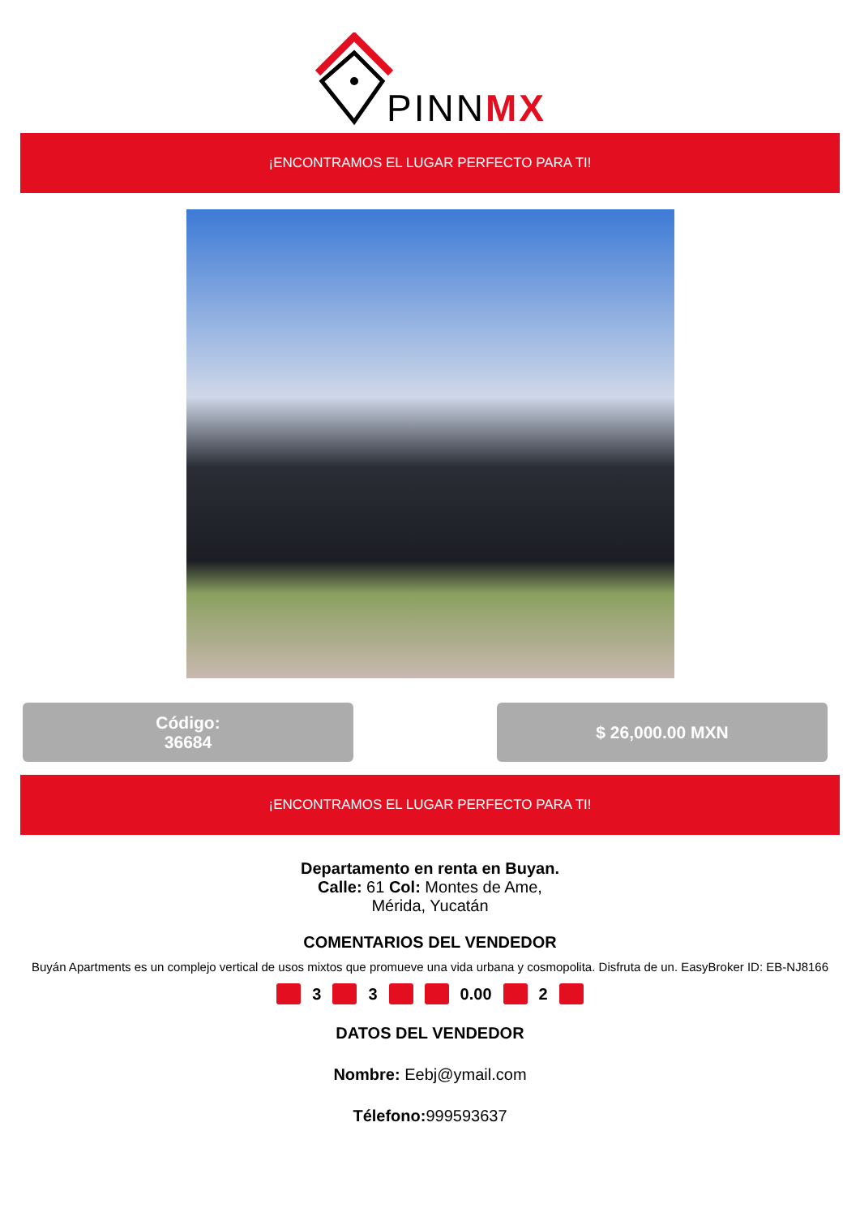PINNMX
¡ENCONTRAMOS EL LUGAR PERFECTO PARA TI!
Código:
36684
$ 26,000.00 MXN
¡ENCONTRAMOS EL LUGAR PERFECTO PARA TI!
Departamento en renta en Buyan.
Calle: 61 Col: Montes de Ame,
Mérida, Yucatán
COMENTARIOS DEL VENDEDOR
Buyán Apartments es un complejo vertical de usos mixtos que promueve una vida urbana y cosmopolita. Disfruta de un. EasyBroker ID: EB-NJ8166
3 3 0.00 2
DATOS DEL VENDEDOR
Nombre: Eebj@ymail.com
Télefono: 999593637